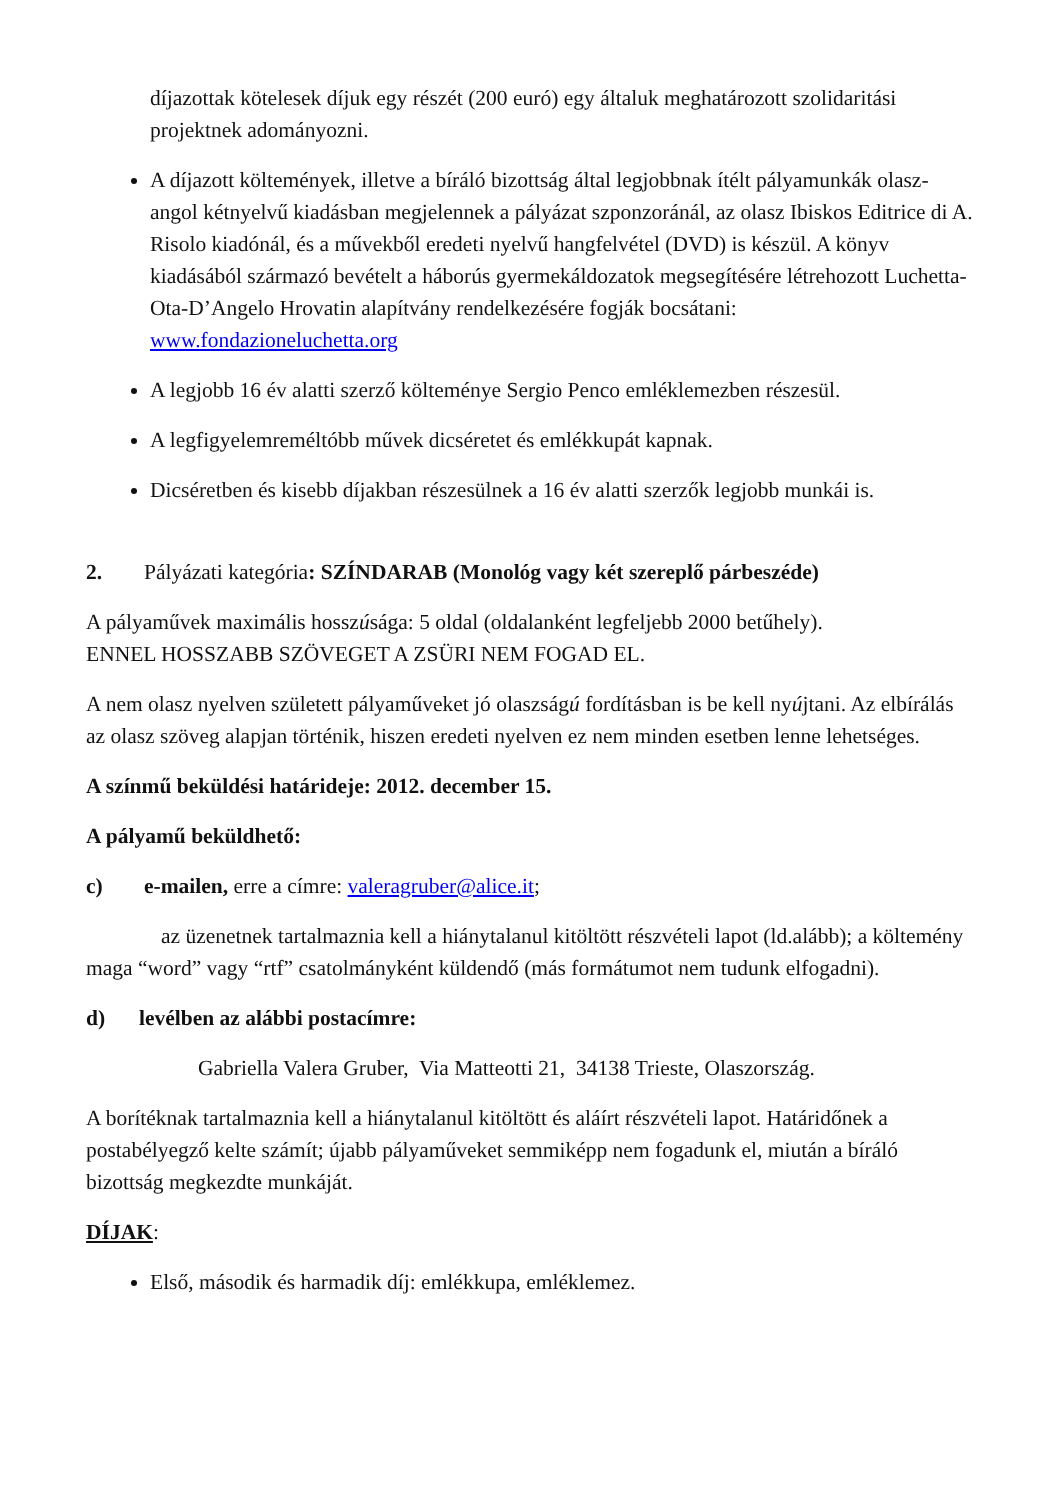díjazottak kötelesek díjuk egy részét (200 euró) egy általuk meghatározott szolidaritási projektnek adományozni.
A díjazott költemények, illetve a bíráló bizottság által legjobbnak ítélt pályamunkák olasz-angol kétnyelvű kiadásban megjelennek a pályázat szponzoránál, az olasz Ibiskos Editrice di A. Risolo kiadónál, és a művekből eredeti nyelvű hangfelvétel (DVD) is készül. A könyv kiadásából származó bevételt a háborús gyermekáldozatok megsegítésére létrehozott Luchetta-Ota-D’Angelo Hrovatin alapítvány rendelkezésére fogják bocsátani: www.fondazioneluchetta.org
A legjobb 16 év alatti szerző költeménye Sergio Penco emléklemezben részesül.
A legfigyelemreméltóbb művek dicséretet és emlékkupát kapnak.
Dicséretben és kisebb díjakban részesülnek a 16 év alatti szerzők legjobb munkái is.
2. Pályázati kategória: SZÍNDARAB (Monológ vagy két szereplő párbeszéde)
A pályaművek maximális hosszúsága: 5 oldal (oldalanként legfeljebb 2000 betűhely).
ENNEL HOSSZABB SZÖVEGET A ZSÜRI NEM FOGAD EL.
A nem olasz nyelven született pályaműveket jó olaszságú fordításban is be kell nyújtani. Az elbírálás az olasz szöveg alapjan történik, hiszen eredeti nyelven ez nem minden esetben lenne lehetséges.
A színmű beküldési határideje: 2012. december 15.
A pályamű beküldhető:
c) e-mailen, erre a címre: valeragruber@alice.it;
az üzenetnek tartalmaznia kell a hiánytalanul kitöltött részvételi lapot (ld.alább); a költemény maga “word” vagy “rtf” csatolmányként küldendő (más formátumot nem tudunk elfogadni).
d) levélben az alábbi postacímre:
Gabriella Valera Gruber, Via Matteotti 21, 34138 Trieste, Olaszország.
A borítéknak tartalmaznia kell a hiánytalanul kitöltött és aláírt részvételi lapot. Határidőnek a postabélyegző kelte számít; újabb pályaműveket semmiképp nem fogadunk el, miután a bíráló bizottság megkezdte munkáját.
DÍJAK:
Első, második és harmadik díj: emlékkupa, emléklemez.